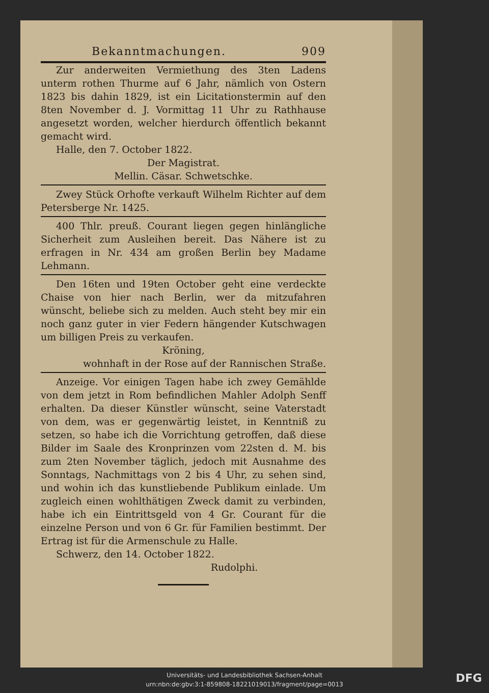Bekanntmachungen. 909
Zur anderweiten Vermiethung des 3ten Ladens unterm rothen Thurme auf 6 Jahr, nämlich von Ostern 1823 bis dahin 1829, ist ein Licitationstermin auf den 8ten November d. J. Vormittag 11 Uhr zu Rathhause angesetzt worden, welcher hierdurch öffentlich bekannt gemacht wird.
Halle, den 7. October 1822.
Der Magistrat.
Mellin. Cäsar. Schwetschke.
Zwey Stück Orhofte verkauft Wilhelm Richter auf dem Petersberge Nr. 1425.
400 Thlr. preuß. Courant liegen gegen hinlängliche Sicherheit zum Ausleihen bereit. Das Nähere ist zu erfragen in Nr. 434 am großen Berlin bey Madame Lehmann.
Den 16ten und 19ten October geht eine verdeckte Chaise von hier nach Berlin, wer da mitzufahren wünscht, beliebe sich zu melden. Auch steht bey mir ein noch ganz guter in vier Federn hängender Kutschwagen um billigen Preis zu verkaufen.
Kröning,
wohnhaft in der Rose auf der Rannischen Straße.
Anzeige. Vor einigen Tagen habe ich zwey Gemählde von dem jetzt in Rom befindlichen Mahler Adolph Senff erhalten. Da dieser Künstler wünscht, seine Vaterstadt von dem, was er gegenwärtig leistet, in Kenntniß zu setzen, so habe ich die Vorrichtung getroffen, daß diese Bilder im Saale des Kronprinzen vom 22sten d. M. bis zum 2ten November täglich, jedoch mit Ausnahme des Sonntags, Nachmittags von 2 bis 4 Uhr, zu sehen sind, und wohin ich das kunstliebende Publikum einlade. Um zugleich einen wohlthätigen Zweck damit zu verbinden, habe ich ein Eintrittsgeld von 4 Gr. Courant für die einzelne Person und von 6 Gr. für Familien bestimmt. Der Ertrag ist für die Armenschule zu Halle.
Schwerz, den 14. October 1822.
Rudolphi.
Universitäts- und Landesbibliothek Sachsen-Anhalt
urn:nbn:de:gbv:3:1-859808-18221019013/fragment/page=0013
DFG